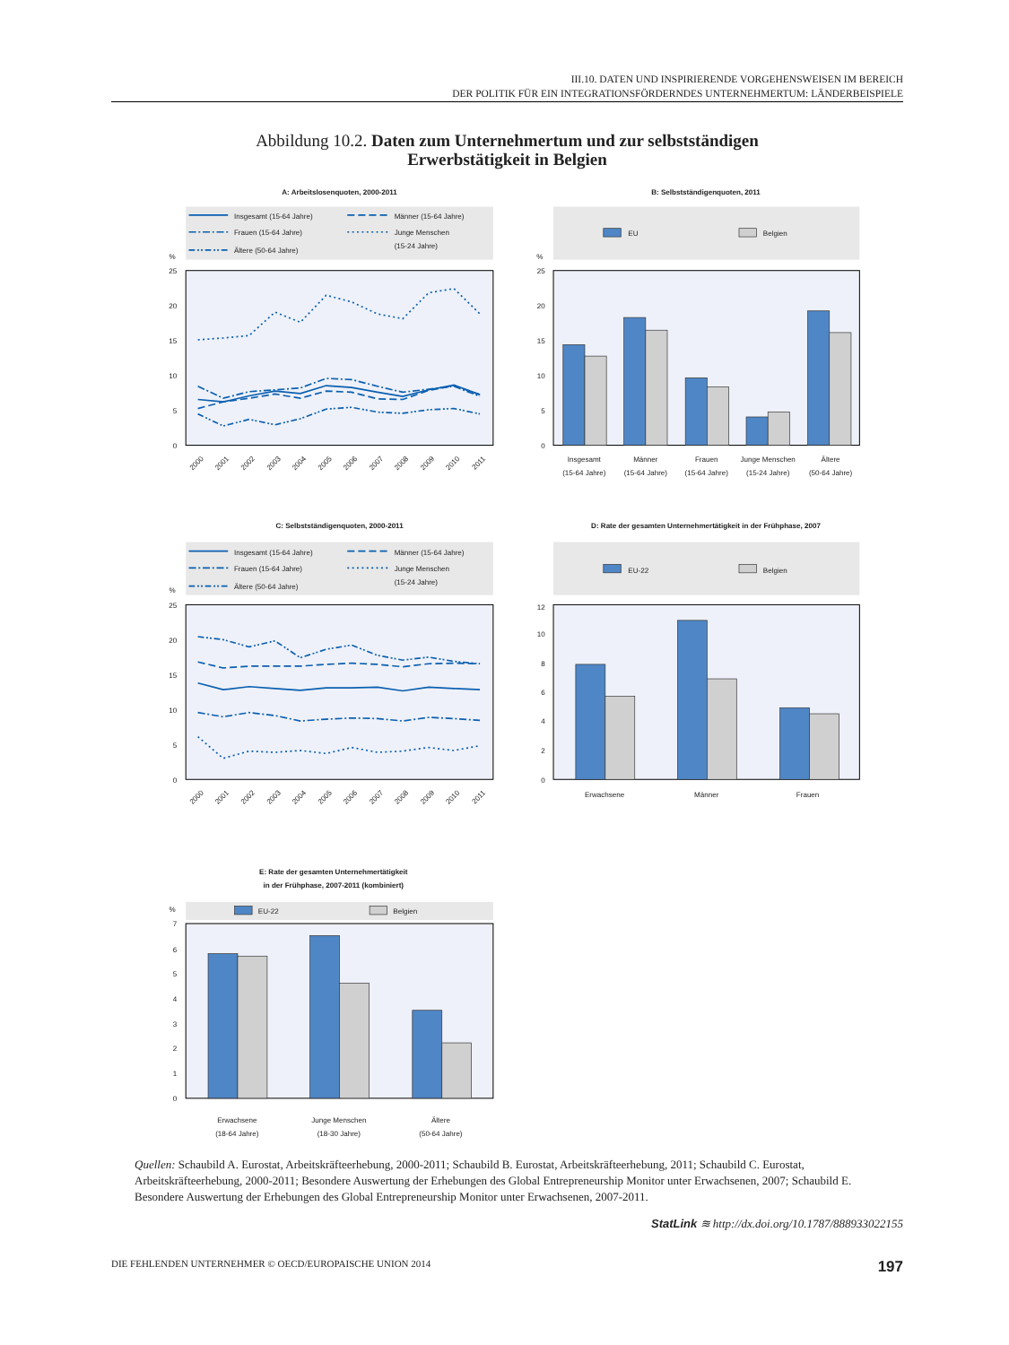III.10. DATEN UND INSPIRIERENDE VORGEHENSWEISEN IM BEREICH
DER POLITIK FÜR EIN INTEGRATIONSFÖRDERNDES UNTERNEHMERTUM: LÄNDERBEISPIELE
Abbildung 10.2. Daten zum Unternehmertum und zur selbstständigen
Erwerbstätigkeit in Belgien
A: Arbeitslosenquoten, 2000-2011
Insgesamt (15-64 Jahre)
Frauen (15-64 Jahre)
Ältere (50-64 Jahre)
Männer (15-64 Jahre)
Junge Menschen
(15-24 Jahre)
%
25
20
15
10
5
0
2000
2001
2002
2003
2004
2005
2006
2007
2008
2009
2010
2011
B: Selbstständigenquoten, 2011
EU
Belgien
%
25
20
15
10
5
0
Insgesamt
(15-64 Jahre)
Männer
(15-64 Jahre)
Frauen
(15-64 Jahre)
Junge Menschen
(15-24 Jahre)
Ältere
(50-64 Jahre)
C: Selbstständigenquoten, 2000-2011
Insgesamt (15-64 Jahre)
Frauen (15-64 Jahre)
Ältere (50-64 Jahre)
Männer (15-64 Jahre)
Junge Menschen
(15-24 Jahre)
%
25
20
15
10
5
0
2000
2001
2002
2003
2004
2005
2006
2007
2008
2009
2010
2011
D: Rate der gesamten Unternehmertätigkeit in der Frühphase, 2007
EU-22
Belgien
12
10
8
6
4
2
0
Erwachsene
Männer
Frauen
E: Rate der gesamten Unternehmertätigkeit
in der Frühphase, 2007-2011 (kombiniert)
%
EU-22
Belgien
7
6
5
4
3
2
1
0
Erwachsene
(18-64 Jahre)
Junge Menschen
(18-30 Jahre)
Ältere
(50-64 Jahre)
Quellen: Schaubild A. Eurostat, Arbeitskräfteerhebung, 2000-2011; Schaubild B. Eurostat, Arbeitskräfteerhebung, 2011; Schaubild C. Eurostat, Arbeitskräfteerhebung, 2000-2011; Besondere Auswertung der Erhebungen des Global Entrepreneurship Monitor unter Erwachsenen, 2007; Schaubild E. Besondere Auswertung der Erhebungen des Global Entrepreneurship Monitor unter Erwachsenen, 2007-2011.
StatLink ≋ http://dx.doi.org/10.1787/888933022155
DIE FEHLENDEN UNTERNEHMER © OECD/EUROPAISCHE UNION 2014 197